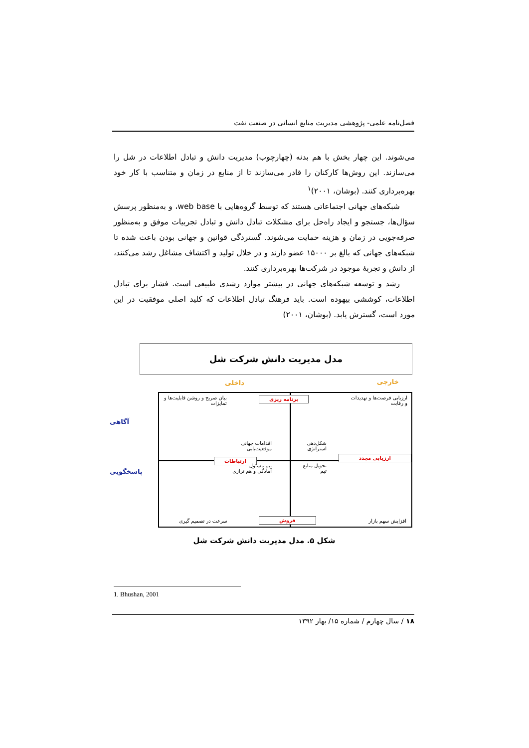فصل‌نامه علمی- پژوهشی مدیریت منابع انسانی در صنعت نفت
می‌شوند. این چهار بخش با هم بدنه (چهارچوب) مدیریت دانش و تبادل اطلاعات در شل را می‌سازند. این روش‌ها کارکنان را قادر می‌سازند تا از منابع در زمان و متناسب با کار خود بهره‌برداری کنند. (بوشان، ۲۰۰۱)<sup>۱</sup>
شبکه‌های جهانی اجتماعاتی هستند که توسط گروه‌هایی با web base، و به‌منظور پرسش سؤال‌ها، جستجو و ایجاد راه‌حل برای مشکلات تبادل دانش و تبادل تجربیات موفق و به‌منظور صرفه‌جویی در زمان و هزینه حمایت می‌شوند. گستردگی قوانین و جهانی بودن باعث شده تا شبکه‌های جهانی که بالغ بر ۱۵۰۰۰ عضو دارند و در خلال تولید و اکتشاف مشاغل رشد می‌کنند، از دانش و تجربهٔ موجود در شرکت‌ها بهره‌برداری کنند.
رشد و توسعه شبکه‌های جهانی در بیشتر موارد رشدی طبیعی است. فشار برای تبادل اطلاعات، کوششی بیهوده است. باید فرهنگ تبادل اطلاعات که کلید اصلی موفقیت در این مورد است، گسترش یابد. (بوشان، ۲۰۰۱)
مدل مدیریت دانش شرکت شل
خارجی داخلی
آگاهی
پاسخگویی
ارزیابی فرصت‌ها و تهدیدات
و رقابت
ارتباطات
برنامه ریزی
بیان صریح و روشن قابلیت‌ها و
تمایزات
شکل‌دهی
استراتژی
اقدامات جهانی
موقعیت‌یابی
ارزیابی مجدد
تحویل منابع
تیم
تیم مسئول
آمادگی و هم ترازی
افزایش سهم بازار فروش
سرعت در تصمیم گیری
شکل ۵. مدل مدیریت دانش شرکت شل
1. Bhushan, 2001
۱۸ / سال چهارم / شماره ۱۵/ بهار ۱۳۹۲